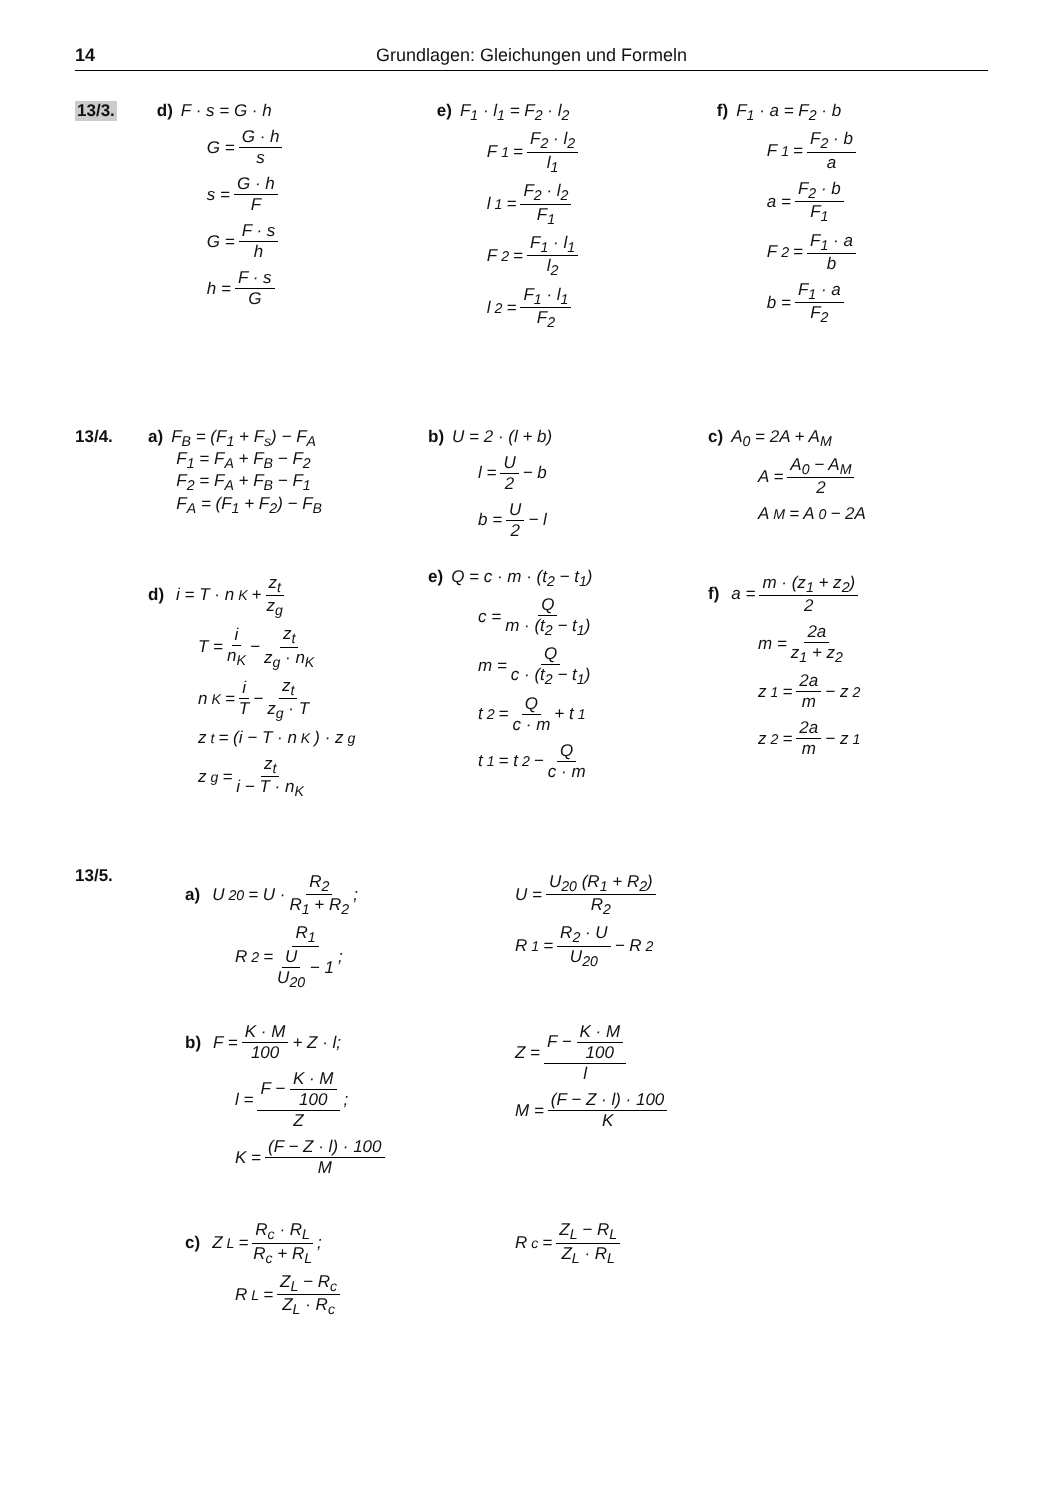14 Grundlagen: Gleichungen und Formeln
13/3.
d) F · s = G · h
G = G · h s
s = G · h F
G = F · s h
h = F · s G
e) F<sub>1</sub> · l<sub>1</sub> = F<sub>2</sub> · l<sub>2</sub>
F<sub>1</sub> = F<sub>2</sub> · l<sub>2</sub> l<sub>1</sub>
l<sub>1</sub> = F<sub>2</sub> · l<sub>2</sub> F<sub>1</sub>
F<sub>2</sub> = F<sub>1</sub> · l<sub>1</sub> l<sub>2</sub>
l<sub>2</sub> = F<sub>1</sub> · l<sub>1</sub> F<sub>2</sub>
f) F<sub>1</sub> · a = F<sub>2</sub> · b
F<sub>1</sub> = F<sub>2</sub> · b a
a = F<sub>2</sub> · b F<sub>1</sub>
F<sub>2</sub> = F<sub>1</sub> · a b
b = F<sub>1</sub> · a F<sub>2</sub>
13/4. a) F<sub>B</sub> = (F<sub>1</sub> + F<sub>s</sub>) − F<sub>A</sub>
F<sub>1</sub> = F<sub>A</sub> + F<sub>B</sub> − F<sub>2</sub>
F<sub>2</sub> = F<sub>A</sub> + F<sub>B</sub> − F<sub>1</sub>
F<sub>A</sub> = (F<sub>1</sub> + F<sub>2</sub>) − F<sub>B</sub>
b) U = 2 · (l + b)
l = U 2 − b
b = U 2 − l
c) A<sub>0</sub> = 2A + A<sub>M</sub>
A = A<sub>0</sub> − A<sub>M</sub> 2
A<sub>M</sub> = A<sub>0</sub> − 2A
d) i = T · n<sub>K</sub> + z<sub>t</sub> z<sub>g</sub>
T = i n<sub>K</sub> − z<sub>t</sub> z<sub>g</sub> · n<sub>K</sub>
n<sub>K</sub> = i T − z<sub>t</sub> z<sub>g</sub> · T
z<sub>t</sub> = (i − T · n<sub>K</sub>) · z<sub>g</sub>
z<sub>g</sub> = z<sub>t</sub> i − T · n<sub>K</sub>
e) Q = c · m · (t<sub>2</sub> − t<sub>1</sub>)
c = Q m · (t<sub>2</sub> − t<sub>1</sub>)
m = Q c · (t<sub>2</sub> − t<sub>1</sub>)
t<sub>2</sub> = Q c · m + t<sub>1</sub>
t<sub>1</sub> = t<sub>2</sub> − Q c · m
f) a = m · (z<sub>1</sub> + z<sub>2</sub>) 2
m = 2a z<sub>1</sub> + z<sub>2</sub>
z<sub>1</sub> = 2a m − z<sub>2</sub>
z<sub>2</sub> = 2a m − z<sub>1</sub>
13/5.
a) U<sub>20</sub> = U · R<sub>2</sub> R<sub>1</sub> + R<sub>2</sub>;
R<sub>2</sub> = R<sub>1</sub> U U<sub>20</sub> − 1;
U = U<sub>20</sub> (R<sub>1</sub> + R<sub>2</sub>) R<sub>2</sub>
R<sub>1</sub> = R<sub>2</sub> · U U<sub>20</sub> − R<sub>2</sub>
b) F = K · M 100 + Z · l;
l = F − K · M 100 Z;
K = (F − Z · l) · 100 M
Z = F − K · M 100 l
M = (F − Z · l) · 100 K
c) Z<sub>L</sub> = R<sub>c</sub> · R<sub>L</sub> R<sub>c</sub> + R<sub>L</sub>;
R<sub>L</sub> = Z<sub>L</sub> − R<sub>c</sub> Z<sub>L</sub> · R<sub>c</sub>
R<sub>c</sub> = Z<sub>L</sub> − R<sub>L</sub> Z<sub>L</sub> · R<sub>L</sub>